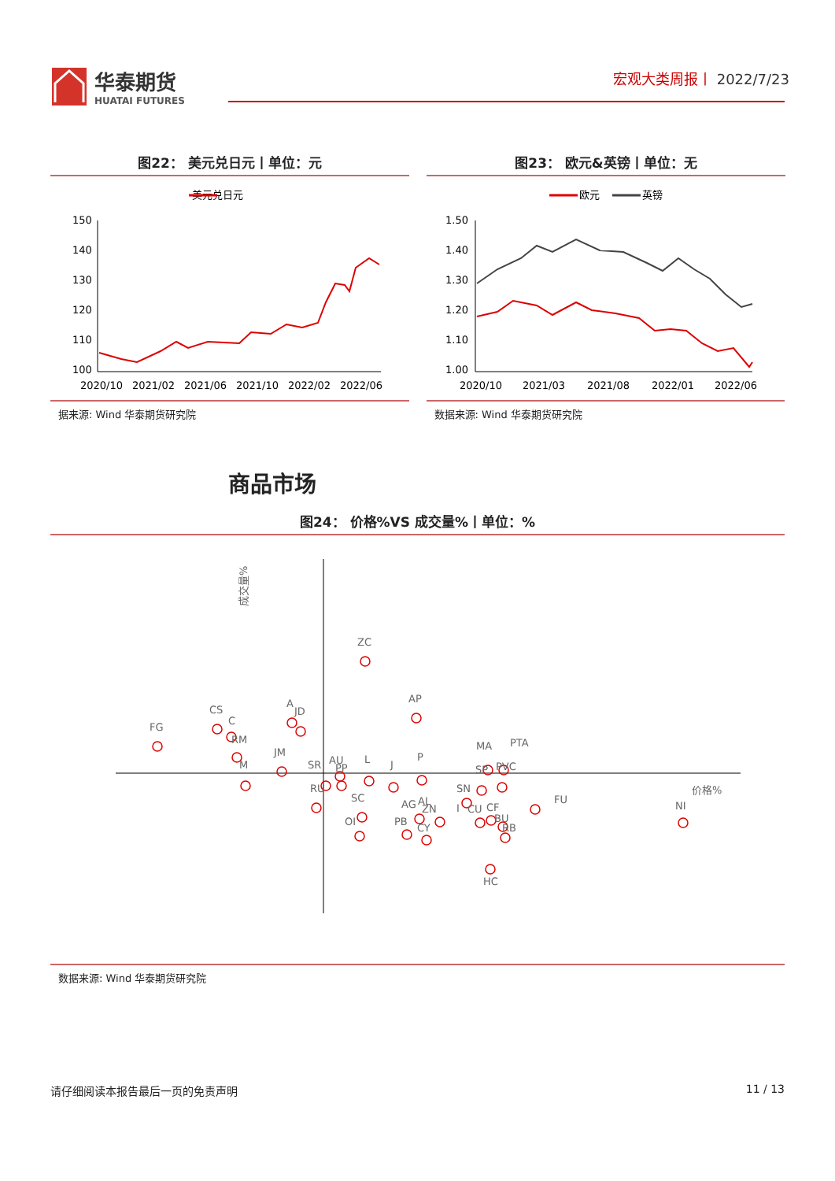华泰期货
HUATAI FUTURES
宏观大类周报丨 2022/7/23
图22： 美元兑日元丨单位：元
美元兑日元
150
140
130
120
110
100
2020/10
2021/02
2021/06
2021/10
2022/02
2022/06
图23： 欧元&英镑丨单位：无
欧元
英镑
1.50
1.40
1.30
1.20
1.10
1.00
2020/10
2021/03
2021/08
2022/01
2022/06
据来源: Wind 华泰期货研究院 数据来源: Wind 华泰期货研究院
商品市场
图24： 价格%VS 成交量%丨单位：%
成交量%
价格%
ZC
AP
FG
CS
C
RM
M
JM
A
JD
SR
AU
PP
RU
L
SC
OI
J
P
AG
AL
ZN
PB
CY
SN
I
CU
CF
BU
RB
MA
SP
PTA
PVC
FU
HC
NI
数据来源: Wind 华泰期货研究院
请仔细阅读本报告最后一页的免责声明 11 / 13